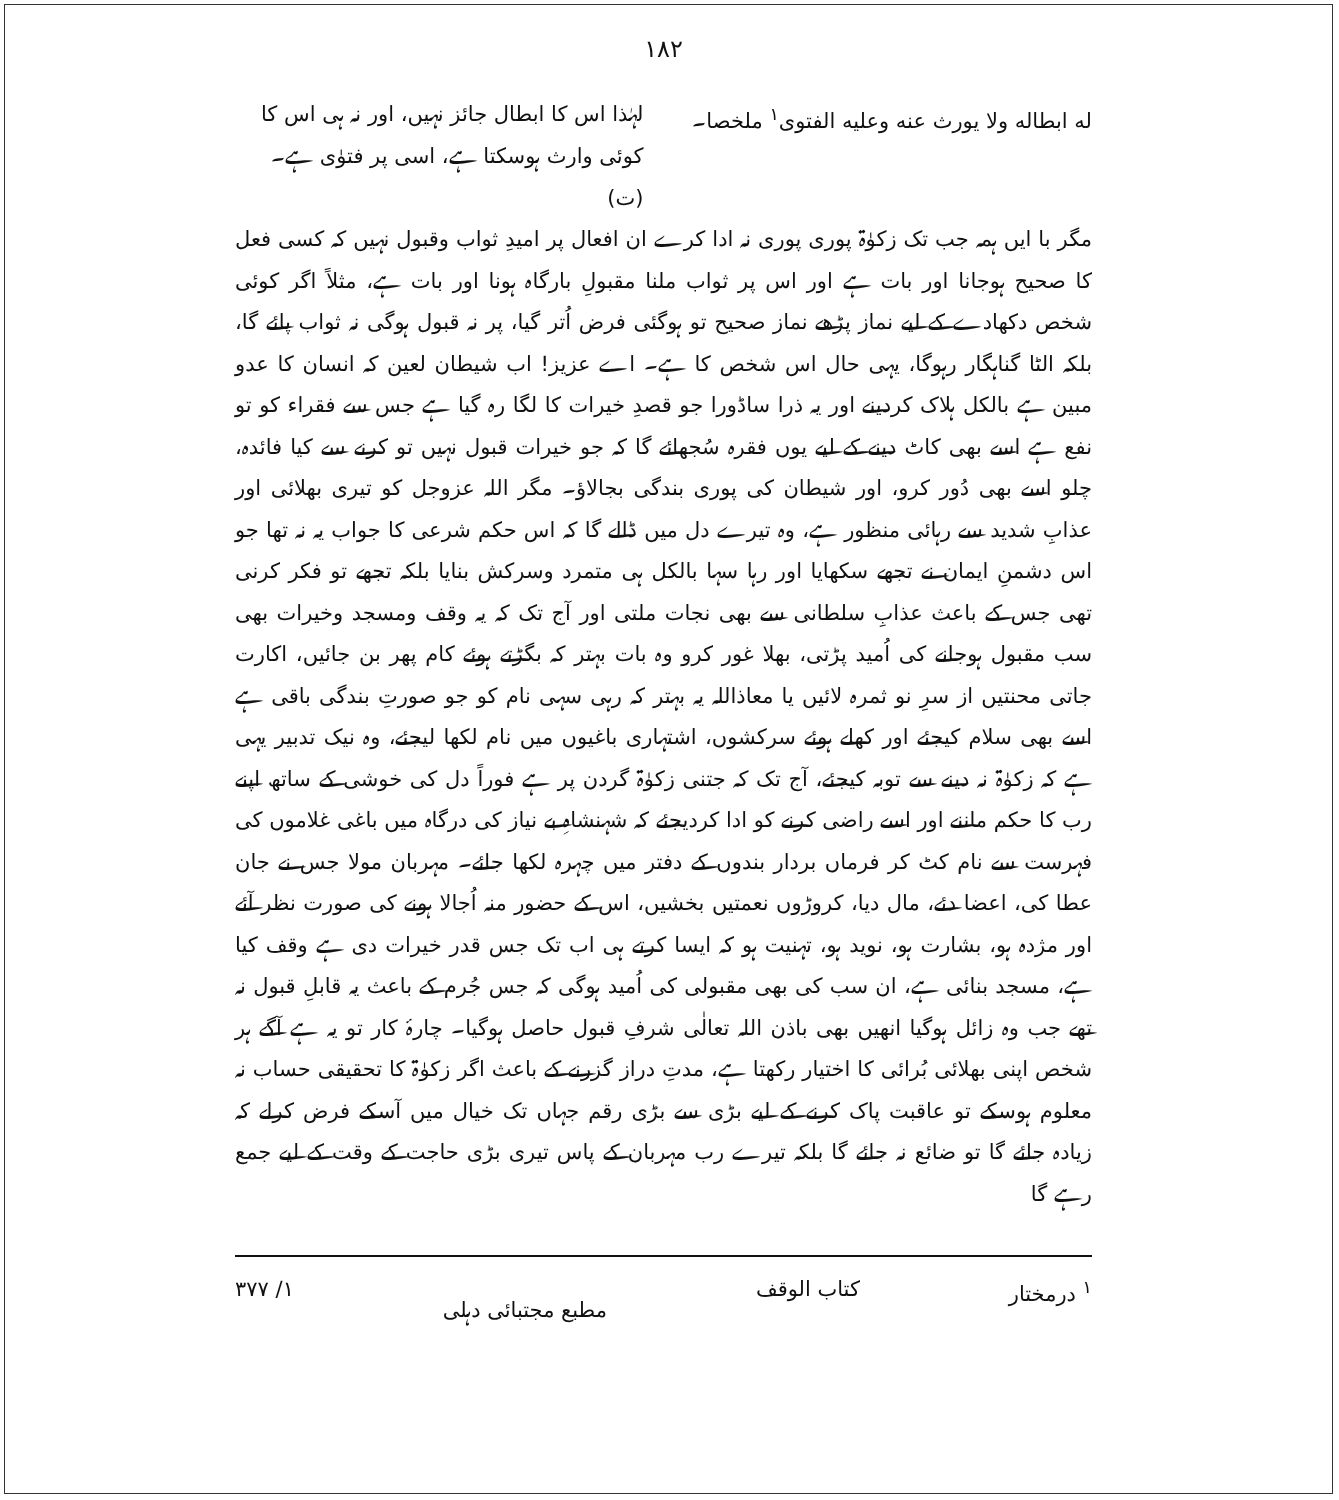۱۸۲
له ابطاله ولا یورث عنه وعلیه الفتوی<sup>۱</sup> ملخصا۔
لہٰذا اس کا ابطال جائز نہیں، اور نہ ہی اس کا کوئی وارث ہوسکتا ہے، اسی پر فتوٰی ہے۔ (ت)
مگر با ایں ہمہ جب تک زکوٰۃ پوری پوری نہ ادا کرے ان افعال پر امیدِ ثواب وقبول نہیں کہ کسی فعل کا صحیح ہوجانا اور بات ہے اور اس پر ثواب ملنا مقبولِ بارگاہ ہونا اور بات ہے، مثلاً اگر کوئی شخص دکھادے کے لیے نماز پڑھے نماز صحیح تو ہوگئی فرض اُتر گیا، پر نہ قبول ہوگی نہ ثواب پائے گا، بلکہ الٹا گناہگار رہوگا، یہی حال اس شخص کا ہے۔ اے عزیز! اب شیطان لعین کہ انسان کا عدو مبین ہے بالکل ہلاک کردینے اور یہ ذرا ساڈورا جو قصدِ خیرات کا لگا رہ گیا ہے جس سے فقراء کو تو نفع ہے اسے بھی کاٹ دینے کے لیے یوں فقرہ سُجھائے گا کہ جو خیرات قبول نہیں تو کرنے سے کیا فائدہ، چلو اسے بھی دُور کرو، اور شیطان کی پوری بندگی بجالاؤ۔ مگر اللہ عزوجل کو تیری بھلائی اور عذابِ شدید سے رہائی منظور ہے، وہ تیرے دل میں ڈالے گا کہ اس حکم شرعی کا جواب یہ نہ تھا جو اس دشمنِ ایمان نے تجھے سکھایا اور رہا سہا بالکل ہی متمرد وسرکش بنایا بلکہ تجھے تو فکر کرنی تھی جس کے باعث عذابِ سلطانی سے بھی نجات ملتی اور آج تک کہ یہ وقف ومسجد وخیرات بھی سب مقبول ہوجانے کی اُمید پڑتی، بھلا غور کرو وہ بات بہتر کہ بگڑتے ہوئے کام پھر بن جائیں، اکارت جاتی محنتیں از سرِ نو ثمرہ لائیں یا معاذاللہ یہ بہتر کہ رہی سہی نام کو جو صورتِ بندگی باقی ہے اسے بھی سلام کیجئے اور کھلے ہوئے سرکشوں، اشتہاری باغیوں میں نام لکھا لیجئے، وہ نیک تدبیر یہی ہے کہ زکوٰۃ نہ دینے سے توبہ کیجئے، آج تک کہ جتنی زکوٰۃ گردن پر ہے فوراً دل کی خوشی کے ساتھ اپنے رب کا حکم ماننے اور اسے راضی کرنے کو ادا کردیجئے کہ شہنشاہِ بے نیاز کی درگاہ میں باغی غلاموں کی فہرست سے نام کٹ کر فرماں بردار بندوں کے دفتر میں چہرہ لکھا جائے۔ مہربان مولا جس نے جان عطا کی، اعضا دئے، مال دیا، کروڑوں نعمتیں بخشیں، اس کے حضور منہ اُجالا ہونے کی صورت نظر آئے اور مژدہ ہو، بشارت ہو، نوید ہو، تہنیت ہو کہ ایسا کرتے ہی اب تک جس قدر خیرات دی ہے وقف کیا ہے، مسجد بنائی ہے، ان سب کی بھی مقبولی کی اُمید ہوگی کہ جس جُرم کے باعث یہ قابلِ قبول نہ تھے جب وہ زائل ہوگیا انھیں بھی باذن اللہ تعالٰی شرفِ قبول حاصل ہوگیا۔ چارۂ کار تو یہ ہے آگے ہر شخص اپنی بھلائی بُرائی کا اختیار رکھتا ہے، مدتِ دراز گزرنے کے باعث اگر زکوٰۃ کا تحقیقی حساب نہ معلوم ہوسکے تو عاقبت پاک کرنے کے لیے بڑی سے بڑی رقم جہاں تک خیال میں آسکے فرض کرلے کہ زیادہ جائے گا تو ضائع نہ جائے گا بلکہ تیرے رب مہربان کے پاس تیری بڑی حاجت کے وقت کے لیے جمع رہے گا
<sup>۱</sup> درمختار کتاب الوقف مطبع مجتبائی دہلی ۱/ ۳۷۷